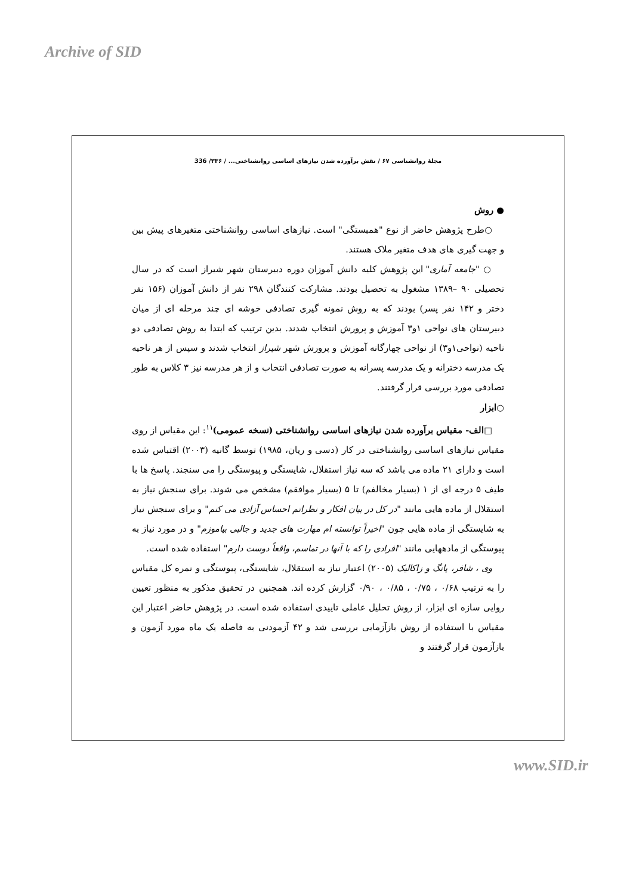Archive of SID
مجلهٔ روانشناسی ۶۷ / نقش برآورده شدن نیازهای اساسی روانشناختی... / ۳۳۶/ 336
● روش
○طرح پژوهش حاضر از نوع "همبستگی" است. نیازهای اساسی روانشناختی متغیرهای پیش بین و جهت گیری های هدف متغیر ملاک هستند.
○ "جامعه آماری" این پژوهش کلیه دانش آموزان دوره دبیرستان شهر شیراز است که در سال تحصیلی ۹۰ –۱۳۸۹ مشغول به تحصیل بودند. مشارکت کنندگان ۲۹۸ نفر از دانش آموزان (۱۵۶ نفر دختر و ۱۴۲ نفر پسر) بودند که به روش نمونه گیری تصادفی خوشه ای چند مرحله ای از میان دبیرستان های نواحی ۱و۳ آموزش و پرورش انتخاب شدند. بدین ترتیب که ابتدا به روش تصادفی دو ناحیه (نواحی۱و۳) از نواحی چهارگانه آموزش و پرورش شهر شیراز انتخاب شدند و سپس از هر ناحیه یک مدرسه دخترانه و یک مدرسه پسرانه به صورت تصادفی انتخاب و از هر مدرسه نیز ۳ کلاس به طور تصادفی مورد بررسی قرار گرفتند.
○ابزار
□الف- مقیاس برآورده شدن نیازهای اساسی روانشناختی (نسخه عمومی)<sup>۱۱</sup>: این مقیاس از روی مقیاس نیازهای اساسی روانشناختی در کار (دسی و ریان، ۱۹۸۵) توسط گانیه (۲۰۰۳) اقتباس شده است و دارای ۲۱ ماده می باشد که سه نیاز استقلال، شایستگی و پیوستگی را می سنجند. پاسخ ها با طیف ۵ درجه ای از ۱ (بسیار مخالفم) تا ۵ (بسیار موافقم) مشخص می شوند. برای سنجش نیاز به استقلال از ماده هایی مانند "در کل در بیان افکار و نظراتم احساس آزادی می کنم" و برای سنجش نیاز به شایستگی از ماده هایی چون "اخیراً توانسته ام مهارت های جدید و جالبی بیاموزم" و در مورد نیاز به پیوستگی از مادههایی مانند "افرادی را که با آنها در تماسم، واقعاً دوست دارم" استفاده شده است.
وی ، شافر، یانگ و زاکالیک (۲۰۰۵) اعتبار نیاز به استقلال، شایستگی، پیوستگی و نمره کل مقیاس را به ترتیب ۰/۶۸ ، ۰/۷۵ ، ۰/۸۵ ، ۰/۹۰ گزارش کرده اند. همچنین در تحقیق مذکور به منظور تعیین روایی سازه ای ابزار، از روش تحلیل عاملی تاییدی استفاده شده است. در پژوهش حاضر اعتبار این مقیاس با استفاده از روش بازآزمایی بررسی شد و ۴۲ آزمودنی به فاصله یک ماه مورد آزمون و بازآزمون قرار گرفتند و
www.SID.ir